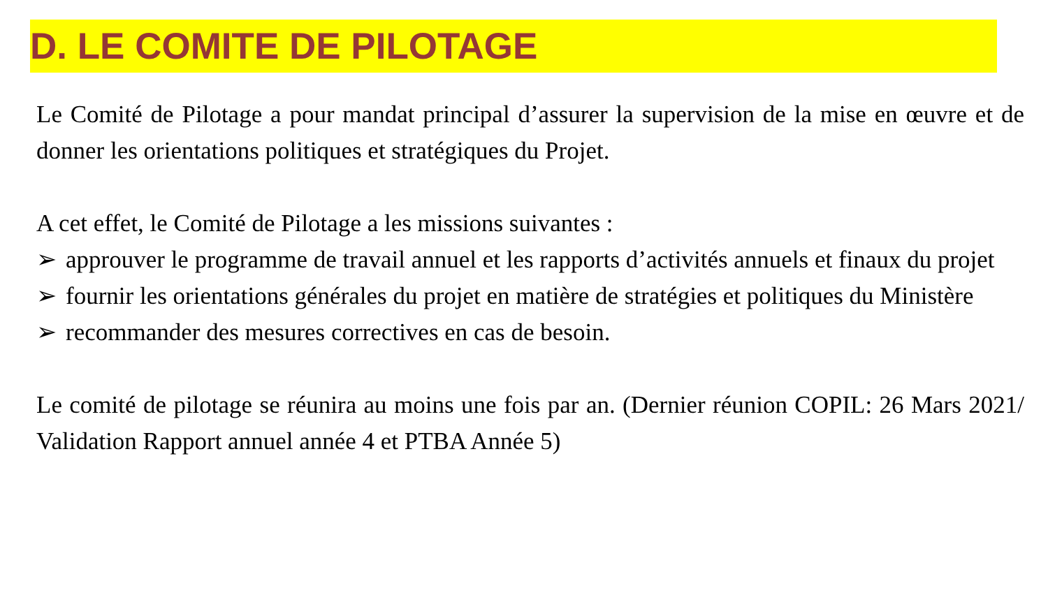D. LE COMITE DE PILOTAGE
Le Comité de Pilotage a pour mandat principal d’assurer la supervision de la mise en œuvre et de donner les orientations politiques et stratégiques du Projet.
A cet effet, le Comité de Pilotage a les missions suivantes :
➢ approuver le programme de travail annuel et les rapports d’activités annuels et finaux du projet
➢ fournir les orientations générales du projet en matière de stratégies et politiques du Ministère
➢ recommander des mesures correctives en cas de besoin.
Le comité de pilotage se réunira au moins une fois par an. (Dernier réunion COPIL: 26 Mars 2021/ Validation Rapport annuel année 4 et PTBA Année 5)